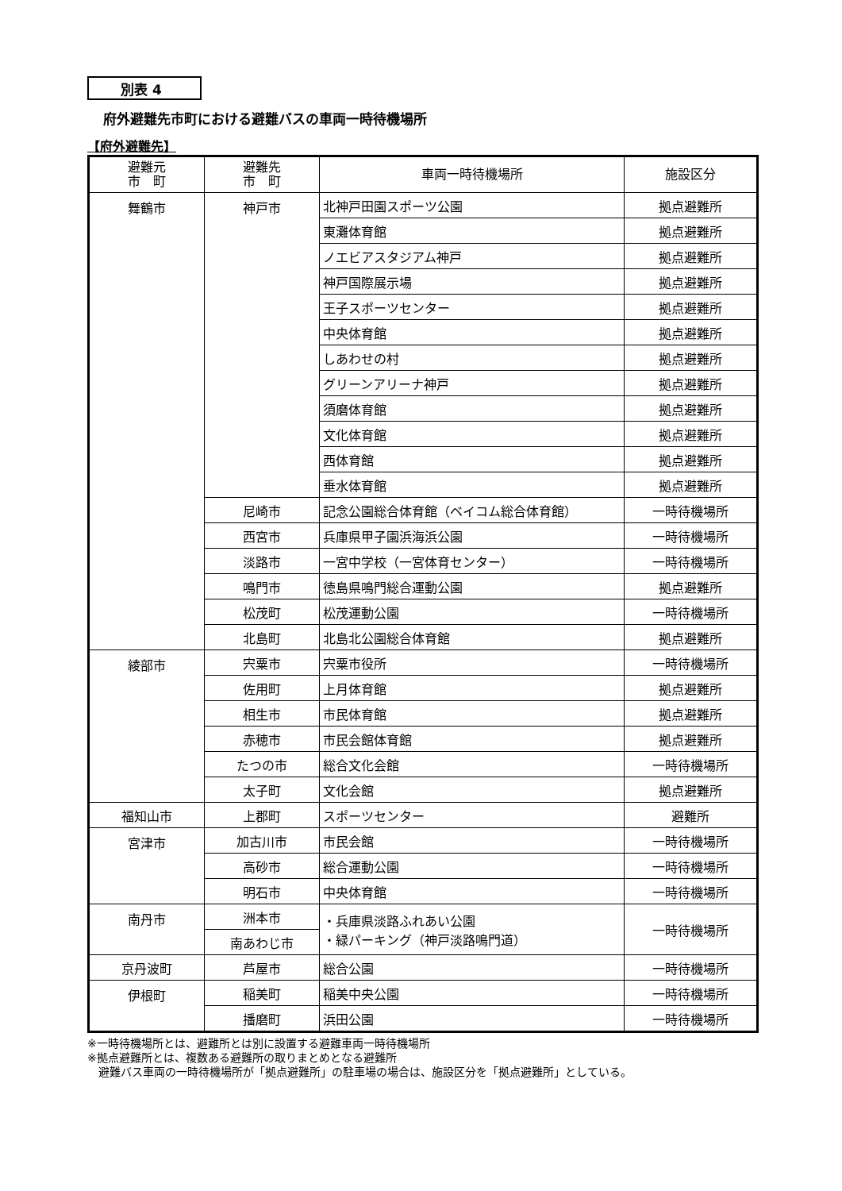別表 4
府外避難先市町における避難バスの車両一時待機場所
【府外避難先】
| 避難元 市 町 | 避難先 市 町 | 車両一時待機場所 | 施設区分 |
| --- | --- | --- | --- |
| 舞鶴市 | 神戸市 | 北神戸田園スポーツ公園 | 拠点避難所 |
| | | 東灘体育館 | 拠点避難所 |
| | | ノエビアスタジアム神戸 | 拠点避難所 |
| | | 神戸国際展示場 | 拠点避難所 |
| | | 王子スポーツセンター | 拠点避難所 |
| | | 中央体育館 | 拠点避難所 |
| | | しあわせの村 | 拠点避難所 |
| | | グリーンアリーナ神戸 | 拠点避難所 |
| | | 須磨体育館 | 拠点避難所 |
| | | 文化体育館 | 拠点避難所 |
| | | 西体育館 | 拠点避難所 |
| | | 垂水体育館 | 拠点避難所 |
| | 尼崎市 | 記念公園総合体育館（ベイコム総合体育館） | 一時待機場所 |
| | 西宮市 | 兵庫県甲子園浜海浜公園 | 一時待機場所 |
| | 淡路市 | 一宮中学校（一宮体育センター） | 一時待機場所 |
| | 鳴門市 | 徳島県鳴門総合運動公園 | 拠点避難所 |
| | 松茂町 | 松茂運動公園 | 一時待機場所 |
| | 北島町 | 北島北公園総合体育館 | 拠点避難所 |
| 綾部市 | 宍粟市 | 宍粟市役所 | 一時待機場所 |
| | 佐用町 | 上月体育館 | 拠点避難所 |
| | 相生市 | 市民体育館 | 拠点避難所 |
| | 赤穂市 | 市民会館体育館 | 拠点避難所 |
| | たつの市 | 総合文化会館 | 一時待機場所 |
| | 太子町 | 文化会館 | 拠点避難所 |
| 福知山市 | 上郡町 | スポーツセンター | 避難所 |
| 宮津市 | 加古川市 | 市民会館 | 一時待機場所 |
| | 高砂市 | 総合運動公園 | 一時待機場所 |
| | 明石市 | 中央体育館 | 一時待機場所 |
| 南丹市 | 洲本市 | ・兵庫県淡路ふれあい公園 ・緑パーキング（神戸淡路鳴門道） | 一時待機場所 |
| | 南あわじ市 | | |
| 京丹波町 | 芦屋市 | 総合公園 | 一時待機場所 |
| 伊根町 | 稲美町 | 稲美中央公園 | 一時待機場所 |
| | 播磨町 | 浜田公園 | 一時待機場所 |
※一時待機場所とは、避難所とは別に設置する避難車両一時待機場所
※拠点避難所とは、複数ある避難所の取りまとめとなる避難所
　避難バス車両の一時待機場所が「拠点避難所」の駐車場の場合は、施設区分を「拠点避難所」としている。